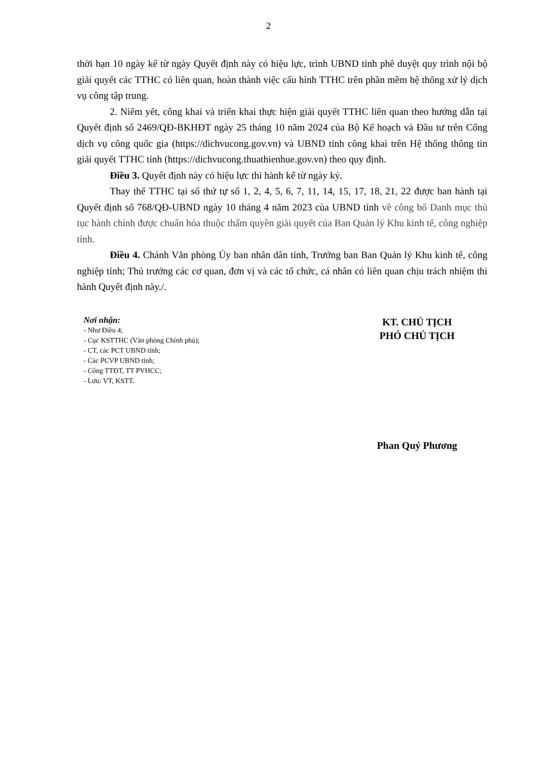2
thời hạn 10 ngày kể từ ngày Quyết định này có hiệu lực, trình UBND tỉnh phê duyệt quy trình nội bộ giải quyết các TTHC có liên quan, hoàn thành việc cấu hình TTHC trên phần mềm hệ thống xử lý dịch vụ công tập trung.
2. Niêm yết, công khai và triển khai thực hiện giải quyết TTHC liên quan theo hướng dẫn tại Quyết định số 2469/QĐ-BKHĐT ngày 25 tháng 10 năm 2024 của Bộ Kế hoạch và Đầu tư trên Cổng dịch vụ công quốc gia (https://dichvucong.gov.vn) và UBND tỉnh công khai trên Hệ thống thông tin giải quyết TTHC tỉnh (https://dichvucong.thuathienhue.gov.vn) theo quy định.
Điều 3. Quyết định này có hiệu lực thi hành kể từ ngày ký.
Thay thế TTHC tại số thứ tự số 1, 2, 4, 5, 6, 7, 11, 14, 15, 17, 18, 21, 22 được ban hành tại Quyết định số 768/QĐ-UBND ngày 10 tháng 4 năm 2023 của UBND tỉnh về công bố Danh mục thủ tục hành chính được chuẩn hóa thuộc thẩm quyền giải quyết của Ban Quản lý Khu kinh tế, công nghiệp tỉnh.
Điều 4. Chánh Văn phòng Ủy ban nhân dân tỉnh, Trưởng ban Ban Quản lý Khu kinh tế, công nghiệp tỉnh; Thủ trưởng các cơ quan, đơn vị và các tổ chức, cá nhân có liên quan chịu trách nhiệm thi hành Quyết định này./.
Nơi nhận:
- Như Điều 4;
- Cục KSTTHC (Văn phòng Chính phủ);
- CT, các PCT UBND tỉnh;
- Các PCVP UBND tỉnh;
- Cổng TTĐT, TT PVHCC;
- Lưu: VT, KSTT.
KT. CHỦ TỊCH
PHÓ CHỦ TỊCH
Phan Quý Phương